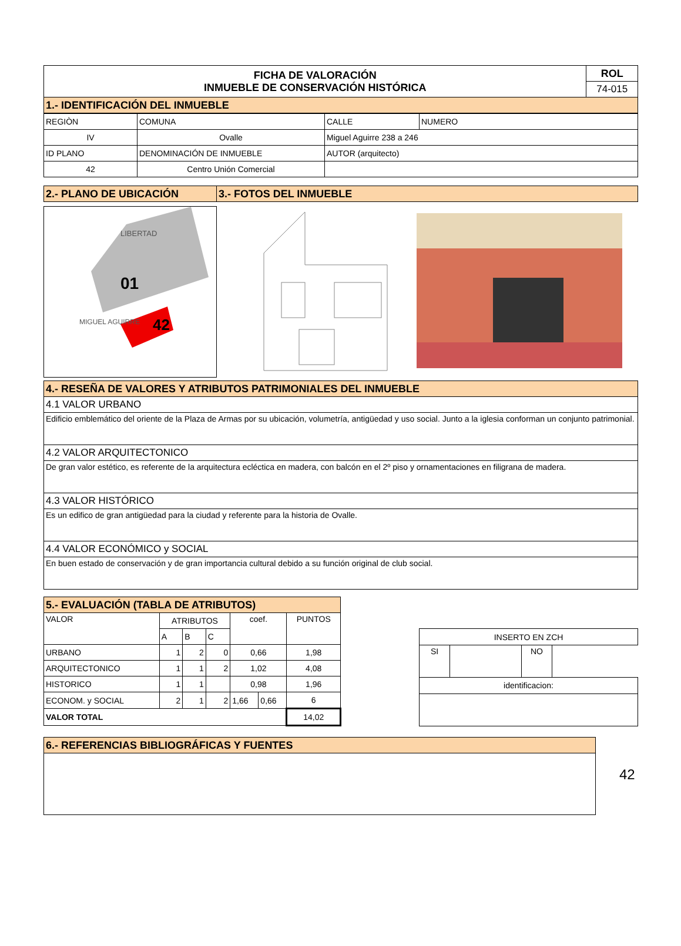| FICHA DE VALORACIÓN INMUEBLE DE CONSERVACIÓN HISTÓRICA | ROL |
| --- | --- |
| | 74-015 |
| 1.- IDENTIFICACIÓN DEL INMUEBLE | |
| REGIÒN | COMUNA | CALLE | NUMERO |
| IV | Ovalle | Miguel Aguirre 238 a 246 | |
| ID PLANO | DENOMINACIÓN DE INMUEBLE | AUTOR (arquitecto) | |
| 42 | Centro Unión Comercial | | |
| 2.- PLANO DE UBICACIÓN | 3.- FOTOS DEL INMUEBLE |
01
42
LIBERTAD
MIGUEL AGUIRRE
| 4.- RESEÑA DE VALORES Y ATRIBUTOS PATRIMONIALES DEL INMUEBLE |
| 4.1 VALOR URBANO |
| Edificio emblemático del oriente de la Plaza de Armas por su ubicación, volumetría, antigüedad y uso social. Junto a la iglesia conforman un conjunto patrimonial. |
| 4.2 VALOR ARQUITECTONICO |
| De gran valor estético, es referente de la arquitectura ecléctica en madera, con balcón en el 2º piso y ornamentaciones en filigrana de madera. |
| 4.3 VALOR HISTÓRICO |
| Es un edifico de gran antigüedad para la ciudad y referente para la historia de Ovalle. |
| 4.4 VALOR ECONÓMICO y SOCIAL |
| En buen estado de conservación y de gran importancia cultural debido a su función original de club social. |
| 5.- EVALUACIÓN (TABLA DE ATRIBUTOS) | | | | | | |
| VALOR | ATRIBUTOS | | | coef. | | PUNTOS |
| | A | B | C | | | |
| URBANO | 1 | 2 | 0 | 0,66 | | 1,98 |
| ARQUITECTONICO | 1 | 1 | 2 | 1,02 | | 4,08 |
| HISTORICO | 1 | 1 | | 0,98 | | 1,96 |
| ECONOM. y SOCIAL | 2 | 1 | 2 | 1,66 | 0,66 | 6 |
| VALOR TOTAL | | | | | | 14,02 |
| INSERTO EN ZCH | | | |
| SI | | NO | |
| identificacion: | | | |
| 6.- REFERENCIAS BIBLIOGRÁFICAS Y FUENTES |
42